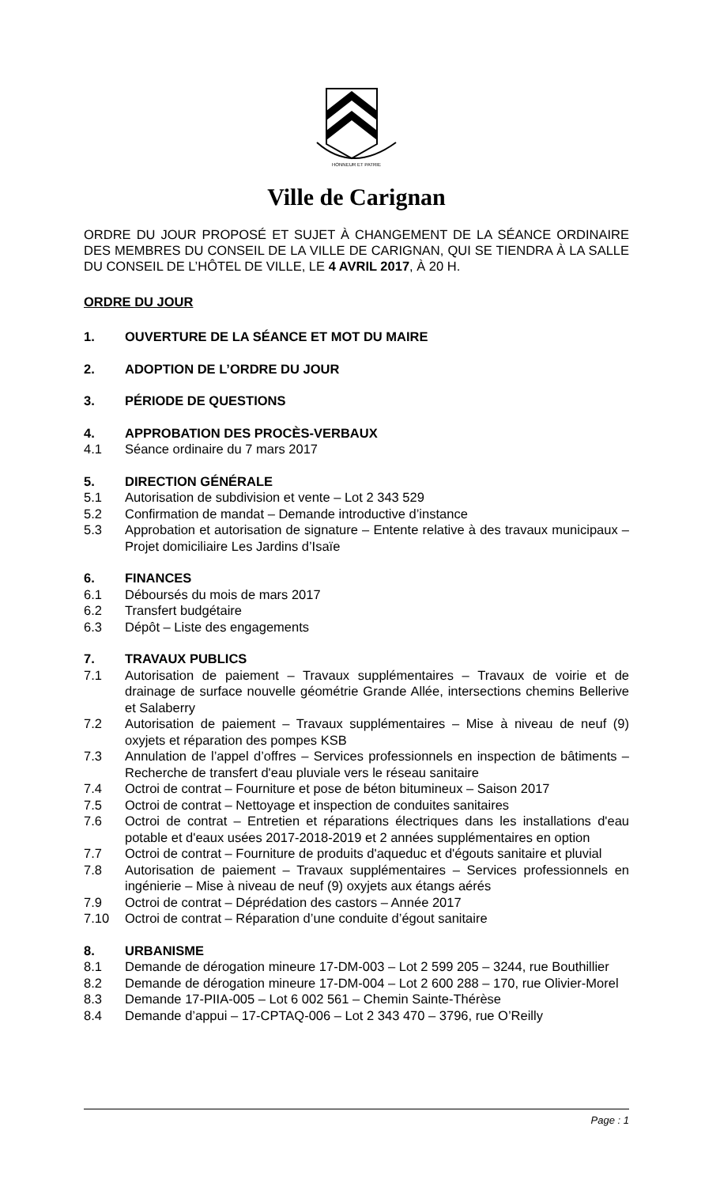HONNEUR ET PATRIE
Ville de Carignan
ORDRE DU JOUR PROPOSÉ ET SUJET À CHANGEMENT DE LA SÉANCE ORDINAIRE DES MEMBRES DU CONSEIL DE LA VILLE DE CARIGNAN, QUI SE TIENDRA À LA SALLE DU CONSEIL DE L’HÔTEL DE VILLE, LE 4 AVRIL 2017, À 20 H.
ORDRE DU JOUR
1. OUVERTURE DE LA SÉANCE ET MOT DU MAIRE
2. ADOPTION DE L’ORDRE DU JOUR
3. PÉRIODE DE QUESTIONS
4. APPROBATION DES PROCÈS-VERBAUX
4.1 Séance ordinaire du 7 mars 2017
5. DIRECTION GÉNÉRALE
5.1 Autorisation de subdivision et vente – Lot 2 343 529
5.2 Confirmation de mandat – Demande introductive d’instance
5.3 Approbation et autorisation de signature – Entente relative à des travaux municipaux – Projet domiciliaire Les Jardins d’Isaïe
6. FINANCES
6.1 Déboursés du mois de mars 2017
6.2 Transfert budgétaire
6.3 Dépôt – Liste des engagements
7. TRAVAUX PUBLICS
7.1 Autorisation de paiement – Travaux supplémentaires – Travaux de voirie et de drainage de surface nouvelle géométrie Grande Allée, intersections chemins Bellerive et Salaberry
7.2 Autorisation de paiement – Travaux supplémentaires – Mise à niveau de neuf (9) oxyjets et réparation des pompes KSB
7.3 Annulation de l’appel d’offres – Services professionnels en inspection de bâtiments – Recherche de transfert d'eau pluviale vers le réseau sanitaire
7.4 Octroi de contrat – Fourniture et pose de béton bitumineux – Saison 2017
7.5 Octroi de contrat – Nettoyage et inspection de conduites sanitaires
7.6 Octroi de contrat – Entretien et réparations électriques dans les installations d'eau potable et d'eaux usées 2017-2018-2019 et 2 années supplémentaires en option
7.7 Octroi de contrat – Fourniture de produits d'aqueduc et d'égouts sanitaire et pluvial
7.8 Autorisation de paiement – Travaux supplémentaires – Services professionnels en ingénierie – Mise à niveau de neuf (9) oxyjets aux étangs aérés
7.9 Octroi de contrat – Déprédation des castors – Année 2017
7.10 Octroi de contrat – Réparation d’une conduite d’égout sanitaire
8. URBANISME
8.1 Demande de dérogation mineure 17-DM-003 – Lot 2 599 205 – 3244, rue Bouthillier
8.2 Demande de dérogation mineure 17-DM-004 – Lot 2 600 288 – 170, rue Olivier-Morel
8.3 Demande 17-PIIA-005 – Lot 6 002 561 – Chemin Sainte-Thérèse
8.4 Demande d’appui – 17-CPTAQ-006 – Lot 2 343 470 – 3796, rue O’Reilly
Page : 1